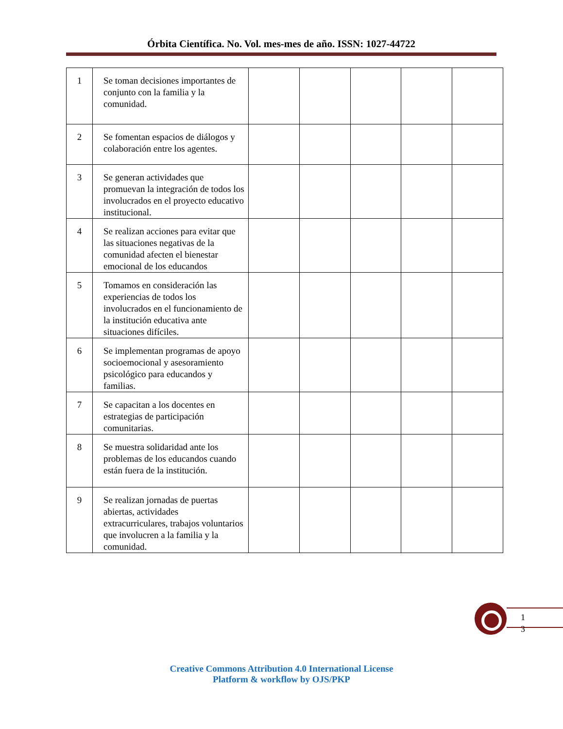Órbita Científica. No. Vol. mes-mes de año. ISSN: 1027-44722
| 1 | Se toman decisiones importantes de conjunto con la familia y la comunidad. | | | | | |
| 2 | Se fomentan espacios de diálogos y colaboración entre los agentes. | | | | | |
| 3 | Se generan actividades que promuevan la integración de todos los involucrados en el proyecto educativo institucional. | | | | | |
| 4 | Se realizan acciones para evitar que las situaciones negativas de la comunidad afecten el bienestar emocional de los educandos | | | | | |
| 5 | Tomamos en consideración las experiencias de todos los involucrados en el funcionamiento de la institución educativa ante situaciones difíciles. | | | | | |
| 6 | Se implementan programas de apoyo socioemocional y asesoramiento psicológico para educandos y familias. | | | | | |
| 7 | Se capacitan a los docentes en estrategias de participación comunitarias. | | | | | |
| 8 | Se muestra solidaridad ante los problemas de los educandos cuando están fuera de la institución. | | | | | |
| 9 | Se realizan jornadas de puertas abiertas, actividades extracurriculares, trabajos voluntarios que involucren a la familia y la comunidad. | | | | | |
1 3
Creative Commons Attribution 4.0 International License
Platform & workflow by OJS/PKP